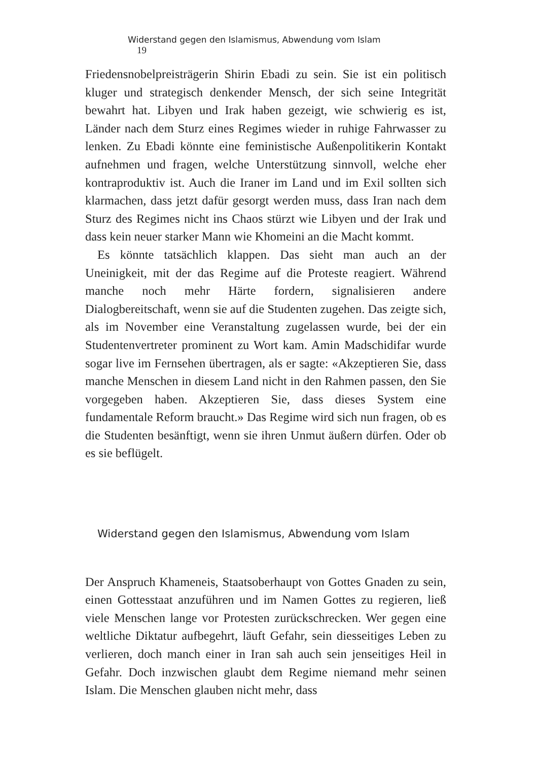Widerstand gegen den Islamismus, Abwendung vom Islam 19
Friedensnobelpreisträgerin Shirin Ebadi zu sein. Sie ist ein politisch kluger und strategisch denkender Mensch, der sich seine Integrität bewahrt hat. Libyen und Irak haben gezeigt, wie schwierig es ist, Länder nach dem Sturz eines Regimes wieder in ruhige Fahrwasser zu lenken. Zu Ebadi könnte eine feministische Außenpolitikerin Kontakt aufnehmen und fragen, welche Unterstützung sinnvoll, welche eher kontraproduktiv ist. Auch die Iraner im Land und im Exil sollten sich klarmachen, dass jetzt dafür gesorgt werden muss, dass Iran nach dem Sturz des Regimes nicht ins Chaos stürzt wie Libyen und der Irak und dass kein neuer starker Mann wie Khomeini an die Macht kommt.
Es könnte tatsächlich klappen. Das sieht man auch an der Uneinigkeit, mit der das Regime auf die Proteste reagiert. Während manche noch mehr Härte fordern, signalisieren andere Dialogbereitschaft, wenn sie auf die Studenten zugehen. Das zeigte sich, als im November eine Veranstaltung zugelassen wurde, bei der ein Studentenvertreter prominent zu Wort kam. Amin Madschidifar wurde sogar live im Fernsehen übertragen, als er sagte: «Akzeptieren Sie, dass manche Menschen in diesem Land nicht in den Rahmen passen, den Sie vorgegeben haben. Akzeptieren Sie, dass dieses System eine fundamentale Reform braucht.» Das Regime wird sich nun fragen, ob es die Studenten besänftigt, wenn sie ihren Unmut äußern dürfen. Oder ob es sie beflügelt.
Widerstand gegen den Islamismus, Abwendung vom Islam
Der Anspruch Khameneis, Staatsoberhaupt von Gottes Gnaden zu sein, einen Gottesstaat anzuführen und im Namen Gottes zu regieren, ließ viele Menschen lange vor Protesten zurückschrecken. Wer gegen eine weltliche Diktatur aufbegehrt, läuft Gefahr, sein diesseitiges Leben zu verlieren, doch manch einer in Iran sah auch sein jenseitiges Heil in Gefahr. Doch inzwischen glaubt dem Regime niemand mehr seinen Islam. Die Menschen glauben nicht mehr, dass